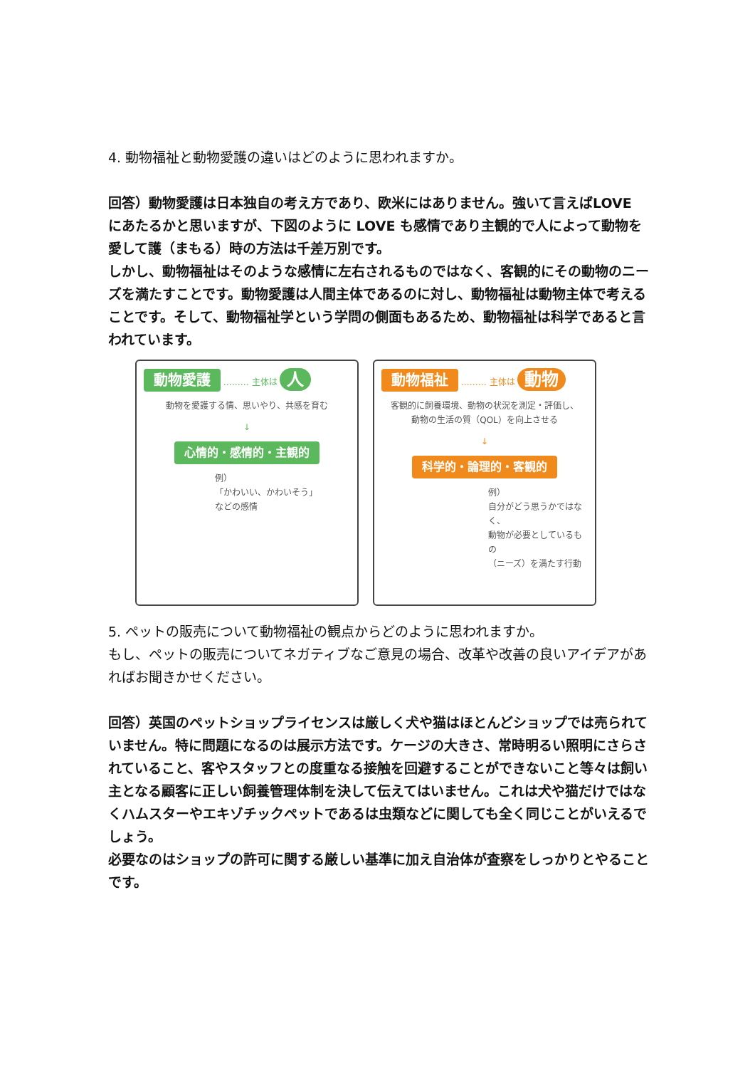4. 動物福祉と動物愛護の違いはどのように思われますか。
回答）動物愛護は日本独自の考え方であり、欧米にはありません。強いて言えばLOVE にあたるかと思いますが、下図のように LOVE も感情であり主観的で人によって動物を愛して護（まもる）時の方法は千差万別です。
しかし、動物福祉はそのような感情に左右されるものではなく、客観的にその動物のニーズを満たすことです。動物愛護は人間主体であるのに対し、動物福祉は動物主体で考えることです。そして、動物福祉学という学問の側面もあるため、動物福祉は科学であると言われています。
動物愛護 ……… 主体は 人
動物を愛護する情、思いやり、共感を育む
↓
心情的・感情的・主観的
例）
「かわいい、かわいそう」
などの感情
動物福祉 ……… 主体は 動物
客観的に飼養環境、動物の状況を測定・評価し、
動物の生活の質（QOL）を向上させる
↓
科学的・論理的・客観的
例）
自分がどう思うかではなく、
動物が必要としているもの
（ニーズ）を満たす行動
5. ペットの販売について動物福祉の観点からどのように思われますか。
もし、ペットの販売についてネガティブなご意見の場合、改革や改善の良いアイデアがあればお聞きかせください。
回答）英国のペットショップライセンスは厳しく犬や猫はほとんどショップでは売られていません。特に問題になるのは展示方法です。ケージの大きさ、常時明るい照明にさらされていること、客やスタッフとの度重なる接触を回避することができないこと等々は飼い主となる顧客に正しい飼養管理体制を決して伝えてはいません。これは犬や猫だけではなくハムスターやエキゾチックペットであるは虫類などに関しても全く同じことがいえるでしょう。
必要なのはショップの許可に関する厳しい基準に加え自治体が査察をしっかりとやることです。